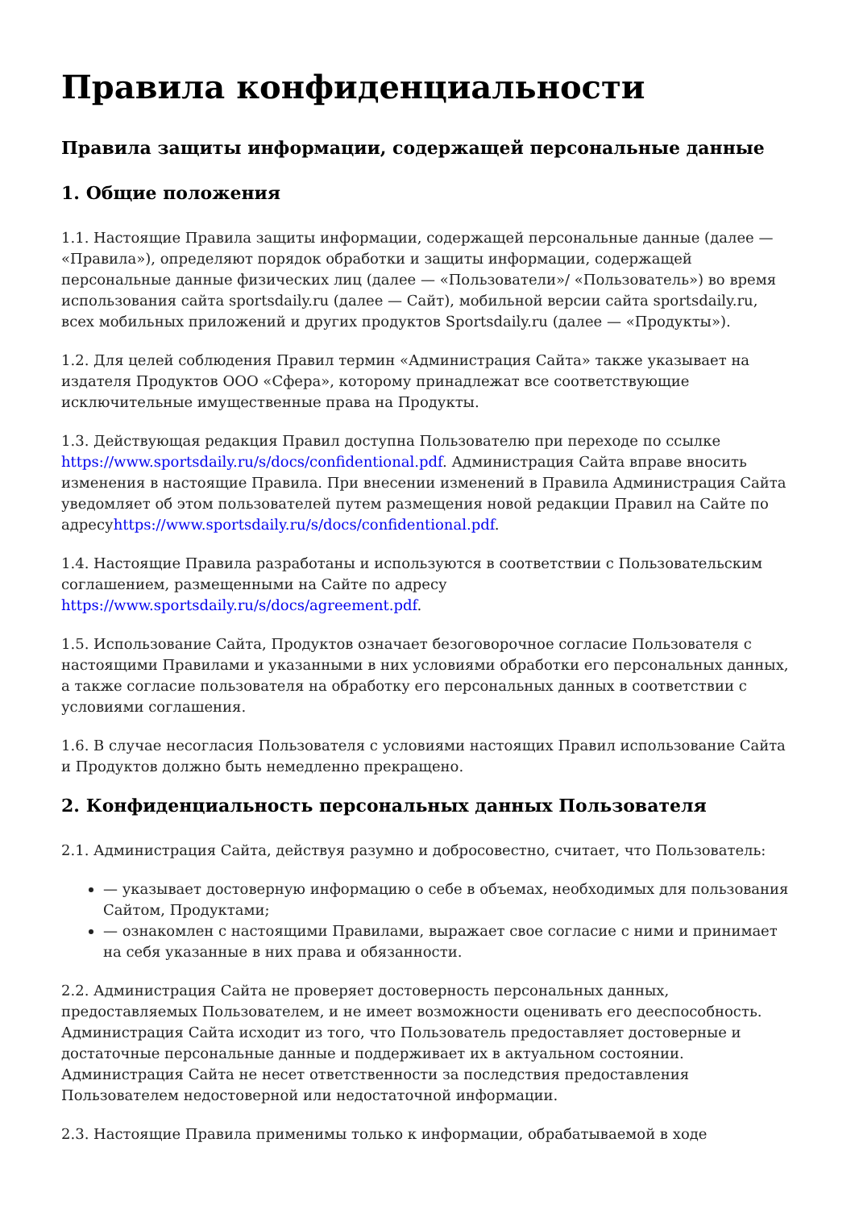Правила конфиденциальности
Правила защиты информации, содержащей персональные данные
1. Общие положения
1.1. Настоящие Правила защиты информации, содержащей персональные данные (далее — «Правила»), определяют порядок обработки и защиты информации, содержащей персональные данные физических лиц (далее — «Пользователи»/ «Пользователь») во время использования сайта sportsdaily.ru (далее — Сайт), мобильной версии сайта sportsdaily.ru, всех мобильных приложений и других продуктов Sportsdaily.ru (далее — «Продукты»).
1.2. Для целей соблюдения Правил термин «Администрация Сайта» также указывает на издателя Продуктов ООО «Сфера», которому принадлежат все соответствующие исключительные имущественные права на Продукты.
1.3. Действующая редакция Правил доступна Пользователю при переходе по ссылке https://www.sportsdaily.ru/s/docs/confidentional.pdf. Администрация Сайта вправе вносить изменения в настоящие Правила. При внесении изменений в Правила Администрация Сайта уведомляет об этом пользователей путем размещения новой редакции Правил на Сайте по адресуhttps://www.sportsdaily.ru/s/docs/confidentional.pdf.
1.4. Настоящие Правила разработаны и используются в соответствии с Пользовательским соглашением, размещенными на Сайте по адресу https://www.sportsdaily.ru/s/docs/agreement.pdf.
1.5. Использование Сайта, Продуктов означает безоговорочное согласие Пользователя с настоящими Правилами и указанными в них условиями обработки его персональных данных, а также согласие пользователя на обработку его персональных данных в соответствии с условиями соглашения.
1.6. В случае несогласия Пользователя с условиями настоящих Правил использование Сайта и Продуктов должно быть немедленно прекращено.
2. Конфиденциальность персональных данных Пользователя
2.1. Администрация Сайта, действуя разумно и добросовестно, считает, что Пользователь:
— указывает достоверную информацию о себе в объемах, необходимых для пользования Сайтом, Продуктами;
— ознакомлен с настоящими Правилами, выражает свое согласие с ними и принимает на себя указанные в них права и обязанности.
2.2. Администрация Сайта не проверяет достоверность персональных данных, предоставляемых Пользователем, и не имеет возможности оценивать его дееспособность. Администрация Сайта исходит из того, что Пользователь предоставляет достоверные и достаточные персональные данные и поддерживает их в актуальном состоянии. Администрация Сайта не несет ответственности за последствия предоставления Пользователем недостоверной или недостаточной информации.
2.3. Настоящие Правила применимы только к информации, обрабатываемой в ходе